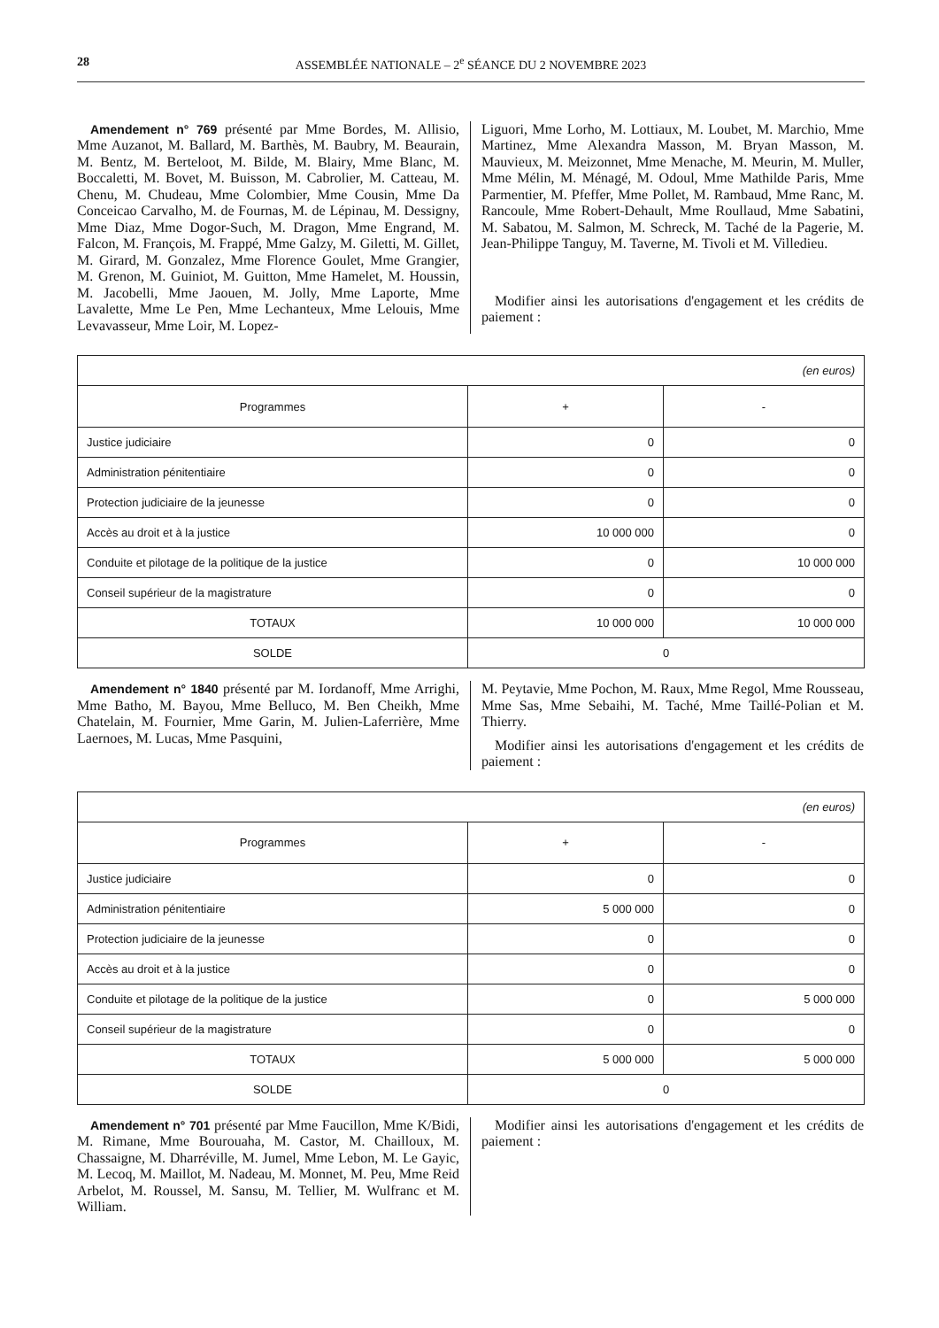28 ASSEMBLÉE NATIONALE – 2<sup>e</sup> SÉANCE DU 2 NOVEMBRE 2023
Amendement n° 769 présenté par Mme Bordes, M. Allisio, Mme Auzanot, M. Ballard, M. Barthès, M. Baubry, M. Beaurain, M. Bentz, M. Berteloot, M. Bilde, M. Blairy, Mme Blanc, M. Boccaletti, M. Bovet, M. Buisson, M. Cabrolier, M. Catteau, M. Chenu, M. Chudeau, Mme Colombier, Mme Cousin, Mme Da Conceicao Carvalho, M. de Fournas, M. de Lépinau, M. Dessigny, Mme Diaz, Mme Dogor-Such, M. Dragon, Mme Engrand, M. Falcon, M. François, M. Frappé, Mme Galzy, M. Giletti, M. Gillet, M. Girard, M. Gonzalez, Mme Florence Goulet, Mme Grangier, M. Grenon, M. Guiniot, M. Guitton, Mme Hamelet, M. Houssin, M. Jacobelli, Mme Jaouen, M. Jolly, Mme Laporte, Mme Lavalette, Mme Le Pen, Mme Lechanteux, Mme Lelouis, Mme Levavasseur, Mme Loir, M. Lopez-
Liguori, Mme Lorho, M. Lottiaux, M. Loubet, M. Marchio, Mme Martinez, Mme Alexandra Masson, M. Bryan Masson, M. Mauvieux, M. Meizonnet, Mme Menache, M. Meurin, M. Muller, Mme Mélin, M. Ménagé, M. Odoul, Mme Mathilde Paris, Mme Parmentier, M. Pfeffer, Mme Pollet, M. Rambaud, Mme Ranc, M. Rancoule, Mme Robert-Dehault, Mme Roullaud, Mme Sabatini, M. Sabatou, M. Salmon, M. Schreck, M. Taché de la Pagerie, M. Jean-Philippe Tanguy, M. Taverne, M. Tivoli et M. Villedieu.
Modifier ainsi les autorisations d'engagement et les crédits de paiement :
| (en euros) | | |
| Programmes | + | - |
| Justice judiciaire | 0 | 0 |
| Administration pénitentiaire | 0 | 0 |
| Protection judiciaire de la jeunesse | 0 | 0 |
| Accès au droit et à la justice | 10 000 000 | 0 |
| Conduite et pilotage de la politique de la justice | 0 | 10 000 000 |
| Conseil supérieur de la magistrature | 0 | 0 |
| TOTAUX | 10 000 000 | 10 000 000 |
| SOLDE | 0 | |
Amendement n° 1840 présenté par M. Iordanoff, Mme Arrighi, Mme Batho, M. Bayou, Mme Belluco, M. Ben Cheikh, Mme Chatelain, M. Fournier, Mme Garin, M. Julien-Laferrière, Mme Laernoes, M. Lucas, Mme Pasquini,
M. Peytavie, Mme Pochon, M. Raux, Mme Regol, Mme Rousseau, Mme Sas, Mme Sebaihi, M. Taché, Mme Taillé-Polian et M. Thierry.
Modifier ainsi les autorisations d'engagement et les crédits de paiement :
| (en euros) | | |
| Programmes | + | - |
| Justice judiciaire | 0 | 0 |
| Administration pénitentiaire | 5 000 000 | 0 |
| Protection judiciaire de la jeunesse | 0 | 0 |
| Accès au droit et à la justice | 0 | 0 |
| Conduite et pilotage de la politique de la justice | 0 | 5 000 000 |
| Conseil supérieur de la magistrature | 0 | 0 |
| TOTAUX | 5 000 000 | 5 000 000 |
| SOLDE | 0 | |
Amendement n° 701 présenté par Mme Faucillon, Mme K/Bidi, M. Rimane, Mme Bourouaha, M. Castor, M. Chailloux, M. Chassaigne, M. Dharréville, M. Jumel, Mme Lebon, M. Le Gayic, M. Lecoq, M. Maillot, M. Nadeau, M. Monnet, M. Peu, Mme Reid Arbelot, M. Roussel, M. Sansu, M. Tellier, M. Wulfranc et M. William.
Modifier ainsi les autorisations d'engagement et les crédits de paiement :